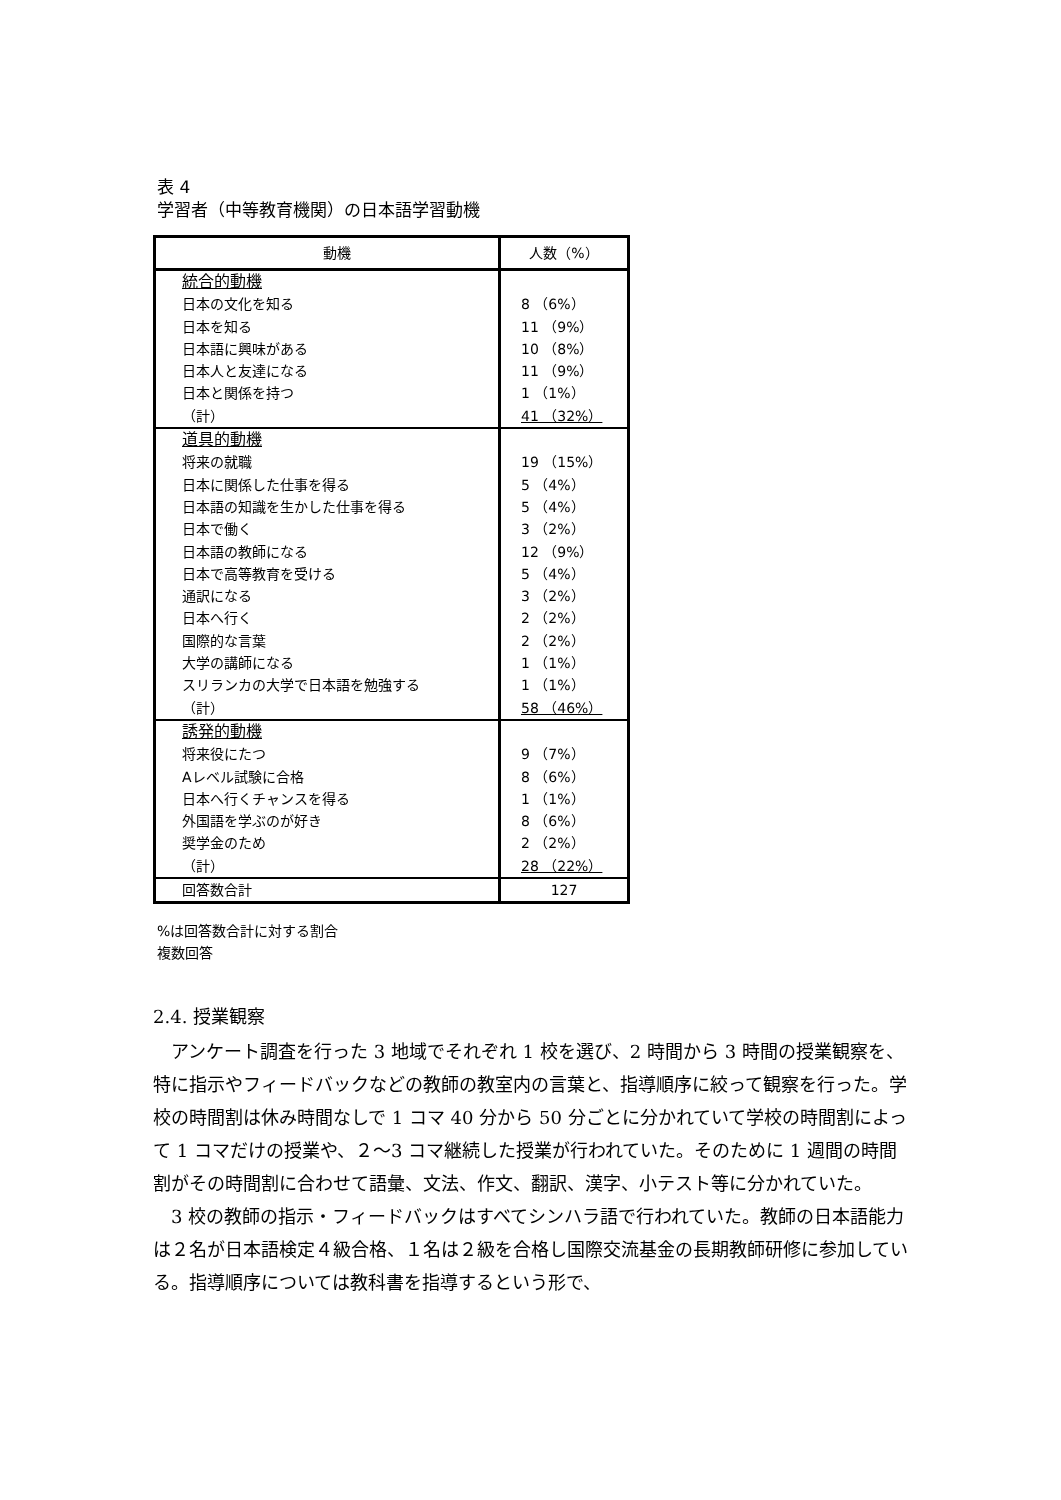表 4
学習者（中等教育機関）の日本語学習動機
| 動機 | 人数（%） |
| --- | --- |
| 統合的動機 日本の文化を知る 日本を知る 日本語に興味がある 日本人と友達になる 日本と関係を持つ （計） | 8 （6%） 11 （9%） 10 （8%） 11 （9%） 1 （1%） 41 （32%） |
| 道具的動機 将来の就職 日本に関係した仕事を得る 日本語の知識を生かした仕事を得る 日本で働く 日本語の教師になる 日本で高等教育を受ける 通訳になる 日本へ行く 国際的な言葉 大学の講師になる スリランカの大学で日本語を勉強する （計） | 19 （15%） 5 （4%） 5 （4%） 3 （2%） 12 （9%） 5 （4%） 3 （2%） 2 （2%） 2 （2%） 1 （1%） 1 （1%） 58 （46%） |
| 誘発的動機 将来役にたつ Aレベル試験に合格 日本へ行くチャンスを得る 外国語を学ぶのが好き 奨学金のため （計） | 9 （7%） 8 （6%） 1 （1%） 8 （6%） 2 （2%） 28 （22%） |
| 回答数合計 | 127 |
%は回答数合計に対する割合
複数回答
2.4. 授業観察
アンケート調査を行った 3 地域でそれぞれ 1 校を選び、2 時間から 3 時間の授業観察を、特に指示やフィードバックなどの教師の教室内の言葉と、指導順序に絞って観察を行った。学校の時間割は休み時間なしで 1 コマ 40 分から 50 分ごとに分かれていて学校の時間割によって 1 コマだけの授業や、２～3 コマ継続した授業が行われていた。そのために 1 週間の時間割がその時間割に合わせて語彙、文法、作文、翻訳、漢字、小テスト等に分かれていた。
3 校の教師の指示・フィードバックはすべてシンハラ語で行われていた。教師の日本語能力は２名が日本語検定４級合格、１名は２級を合格し国際交流基金の長期教師研修に参加している。指導順序については教科書を指導するという形で、